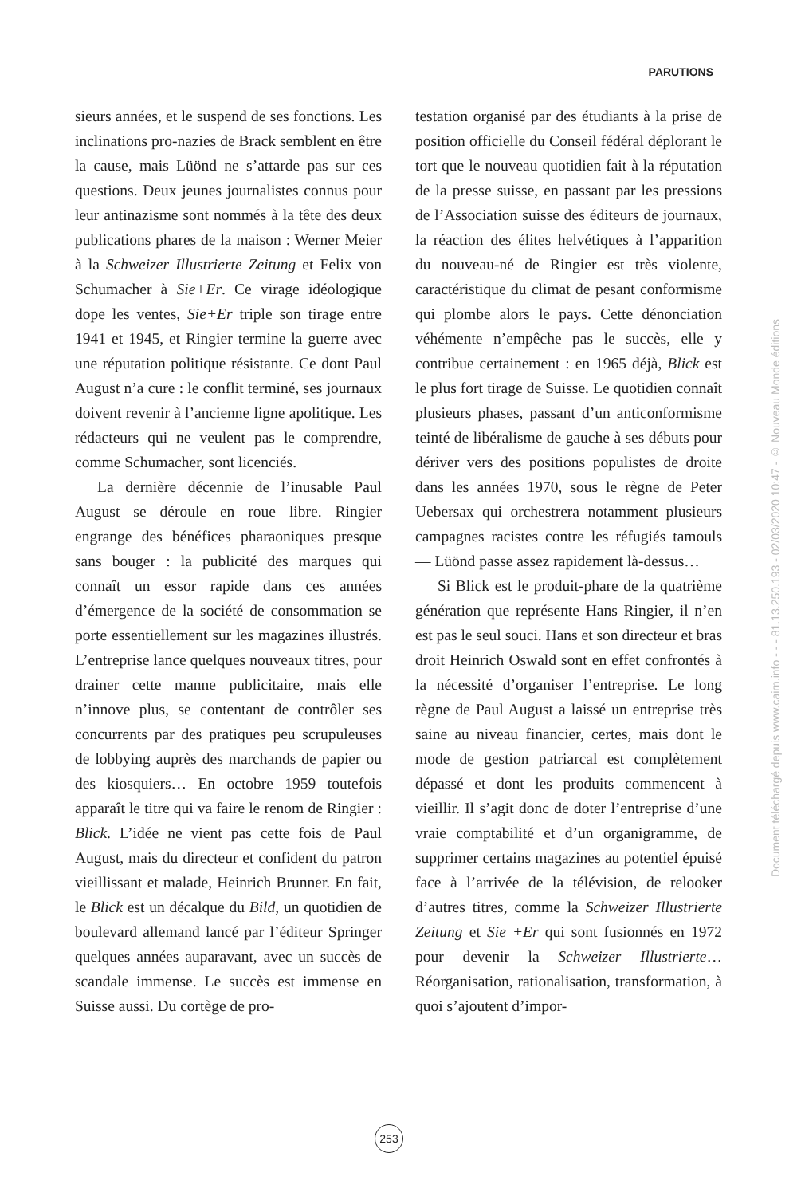PARUTIONS
sieurs années, et le suspend de ses fonctions. Les inclinations pro-nazies de Brack semblent en être la cause, mais Lüönd ne s’attarde pas sur ces questions. Deux jeunes journalistes connus pour leur antinazisme sont nommés à la tête des deux publications phares de la maison : Werner Meier à la Schweizer Illustrierte Zeitung et Felix von Schumacher à Sie+Er. Ce virage idéologique dope les ventes, Sie+Er triple son tirage entre 1941 et 1945, et Ringier termine la guerre avec une réputation politique résistante. Ce dont Paul August n’a cure : le conflit terminé, ses journaux doivent revenir à l’ancienne ligne apolitique. Les rédacteurs qui ne veulent pas le comprendre, comme Schumacher, sont licenciés.
La dernière décennie de l’inusable Paul August se déroule en roue libre. Ringier engrange des bénéfices pharaoniques presque sans bouger : la publicité des marques qui connaît un essor rapide dans ces années d’émergence de la société de consommation se porte essentiellement sur les magazines illustrés. L’entreprise lance quelques nouveaux titres, pour drainer cette manne publicitaire, mais elle n’innove plus, se contentant de contrôler ses concurrents par des pratiques peu scrupuleuses de lobbying auprès des marchands de papier ou des kiosquiers… En octobre 1959 toutefois apparaît le titre qui va faire le renom de Ringier : Blick. L’idée ne vient pas cette fois de Paul August, mais du directeur et confident du patron vieillissant et malade, Heinrich Brunner. En fait, le Blick est un décalque du Bild, un quotidien de boulevard allemand lancé par l’éditeur Springer quelques années auparavant, avec un succès de scandale immense. Le succès est immense en Suisse aussi. Du cortège de pro-
testation organisé par des étudiants à la prise de position officielle du Conseil fédéral déplorant le tort que le nouveau quotidien fait à la réputation de la presse suisse, en passant par les pressions de l’Association suisse des éditeurs de journaux, la réaction des élites helvétiques à l’apparition du nouveau-né de Ringier est très violente, caractéristique du climat de pesant conformisme qui plombe alors le pays. Cette dénonciation véhémente n’empêche pas le succès, elle y contribue certainement : en 1965 déjà, Blick est le plus fort tirage de Suisse. Le quotidien connaît plusieurs phases, passant d’un anticonformisme teinté de libéralisme de gauche à ses débuts pour dériver vers des positions populistes de droite dans les années 1970, sous le règne de Peter Uebersax qui orchestrera notamment plusieurs campagnes racistes contre les réfugiés tamouls — Lüönd passe assez rapidement là-dessus…
Si Blick est le produit-phare de la quatrième génération que représente Hans Ringier, il n’en est pas le seul souci. Hans et son directeur et bras droit Heinrich Oswald sont en effet confrontés à la nécessité d’organiser l’entreprise. Le long règne de Paul August a laissé un entreprise très saine au niveau financier, certes, mais dont le mode de gestion patriarcal est complètement dépassé et dont les produits commencent à vieillir. Il s’agit donc de doter l’entreprise d’une vraie comptabilité et d’un organigramme, de supprimer certains magazines au potentiel épuisé face à l’arrivée de la télévision, de relooker d’autres titres, comme la Schweizer Illustrierte Zeitung et Sie +Er qui sont fusionnés en 1972 pour devenir la Schweizer Illustrierte… Réorganisation, rationalisation, transformation, à quoi s’ajoutent d’impor-
253
Document téléchargé depuis www.cairn.info - - - 81.13.250.193 - 02/03/2020 10:47 - © Nouveau Monde éditions